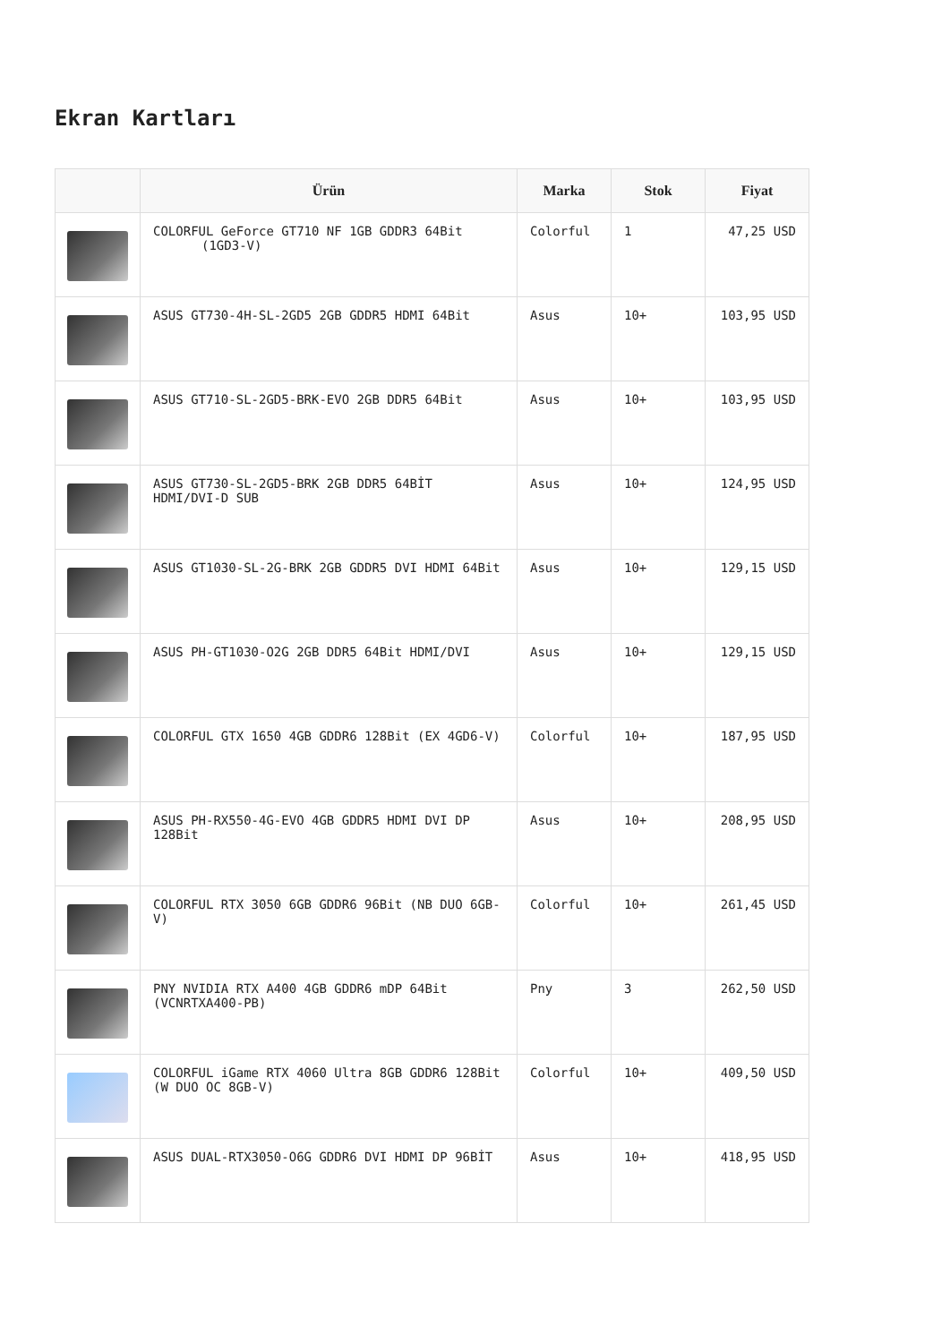Ekran Kartları
| | Ürün | Marka | Stok | Fiyat |
| --- | --- | --- | --- | --- |
| | COLORFUL GeForce GT710 NF 1GB GDDR3 64Bit (1GD3-V) | Colorful | 1 | 47,25 USD |
| | ASUS GT730-4H-SL-2GD5 2GB GDDR5 HDMI 64Bit | Asus | 10+ | 103,95 USD |
| | ASUS GT710-SL-2GD5-BRK-EVO 2GB DDR5 64Bit | Asus | 10+ | 103,95 USD |
| | ASUS GT730-SL-2GD5-BRK 2GB DDR5 64BİT HDMI/DVI-D SUB | Asus | 10+ | 124,95 USD |
| | ASUS GT1030-SL-2G-BRK 2GB GDDR5 DVI HDMI 64Bit | Asus | 10+ | 129,15 USD |
| | ASUS PH-GT1030-O2G 2GB DDR5 64Bit HDMI/DVI | Asus | 10+ | 129,15 USD |
| | COLORFUL GTX 1650 4GB GDDR6 128Bit (EX 4GD6-V) | Colorful | 10+ | 187,95 USD |
| | ASUS PH-RX550-4G-EVO 4GB GDDR5 HDMI DVI DP 128Bit | Asus | 10+ | 208,95 USD |
| | COLORFUL RTX 3050 6GB GDDR6 96Bit (NB DUO 6GB-V) | Colorful | 10+ | 261,45 USD |
| | PNY NVIDIA RTX A400 4GB GDDR6 mDP 64Bit (VCNRTXA400-PB) | Pny | 3 | 262,50 USD |
| | COLORFUL iGame RTX 4060 Ultra 8GB GDDR6 128Bit (W DUO OC 8GB-V) | Colorful | 10+ | 409,50 USD |
| | ASUS DUAL-RTX3050-O6G GDDR6 DVI HDMI DP 96BİT | Asus | 10+ | 418,95 USD |